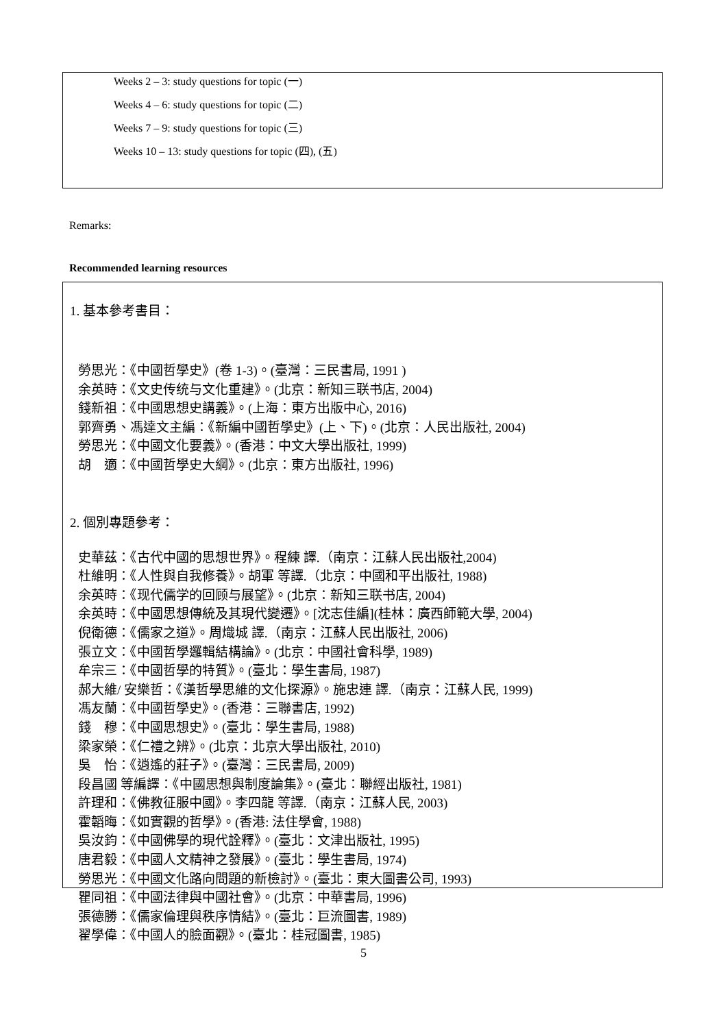Weeks 2 – 3: study questions for topic (一)
Weeks 4 – 6: study questions for topic (二)
Weeks 7 – 9: study questions for topic (三)
Weeks 10 – 13: study questions for topic (四), (五)
Remarks:
Recommended learning resources
1. 基本參考書目：
勞思光：《中國哲學史》(卷 1-3)。(臺灣：三民書局, 1991 )
余英時：《文史传统与文化重建》。(北京：新知三联书店, 2004)
錢新祖：《中國思想史講義》。(上海：東方出版中心, 2016)
郭齊勇、馮達文主編：《新編中國哲學史》(上、下)。(北京：人民出版社, 2004)
勞思光：《中國文化要義》。(香港：中文大學出版社, 1999)
胡　適：《中國哲學史大綱》。(北京：東方出版社, 1996)
2. 個別專題參考：
史華茲：《古代中國的思想世界》。程練 譯.（南京：江蘇人民出版社,2004)
杜維明：《人性與自我修養》。胡軍 等譯.（北京：中國和平出版社, 1988)
余英時：《现代儒学的回顾与展望》。(北京：新知三联书店, 2004)
余英時：《中國思想傳統及其現代變遷》。[沈志佳編](桂林：廣西師範大學, 2004)
倪衛德：《儒家之道》。周熾城 譯.（南京：江蘇人民出版社, 2006)
張立文：《中國哲學邏輯結構論》。(北京：中國社會科學, 1989)
牟宗三：《中國哲學的特質》。(臺北：學生書局, 1987)
郝大維/ 安樂哲：《漢哲學思維的文化探源》。施忠連 譯.（南京：江蘇人民, 1999)
馮友蘭：《中國哲學史》。(香港：三聯書店, 1992)
錢　穆：《中國思想史》。(臺北：學生書局, 1988)
梁家榮：《仁禮之辨》。(北京：北京大學出版社, 2010)
吳　怡：《逍遙的莊子》。(臺灣：三民書局, 2009)
段昌國 等編譯：《中國思想與制度論集》。(臺北：聯經出版社, 1981)
許理和：《佛教征服中國》。李四龍 等譯.（南京：江蘇人民, 2003)
霍韜晦：《如實觀的哲學》。(香港: 法住學會, 1988)
吳汝鈞：《中國佛學的現代詮釋》。(臺北：文津出版社, 1995)
唐君毅：《中國人文精神之發展》。(臺北：學生書局, 1974)
勞思光：《中國文化路向問題的新檢討》。(臺北：東大圖書公司, 1993)
瞿同祖：《中國法律與中國社會》。(北京：中華書局, 1996)
張德勝：《儒家倫理與秩序情結》。(臺北：巨流圖書, 1989)
翟學偉：《中國人的臉面觀》。(臺北：桂冠圖書, 1985)
5